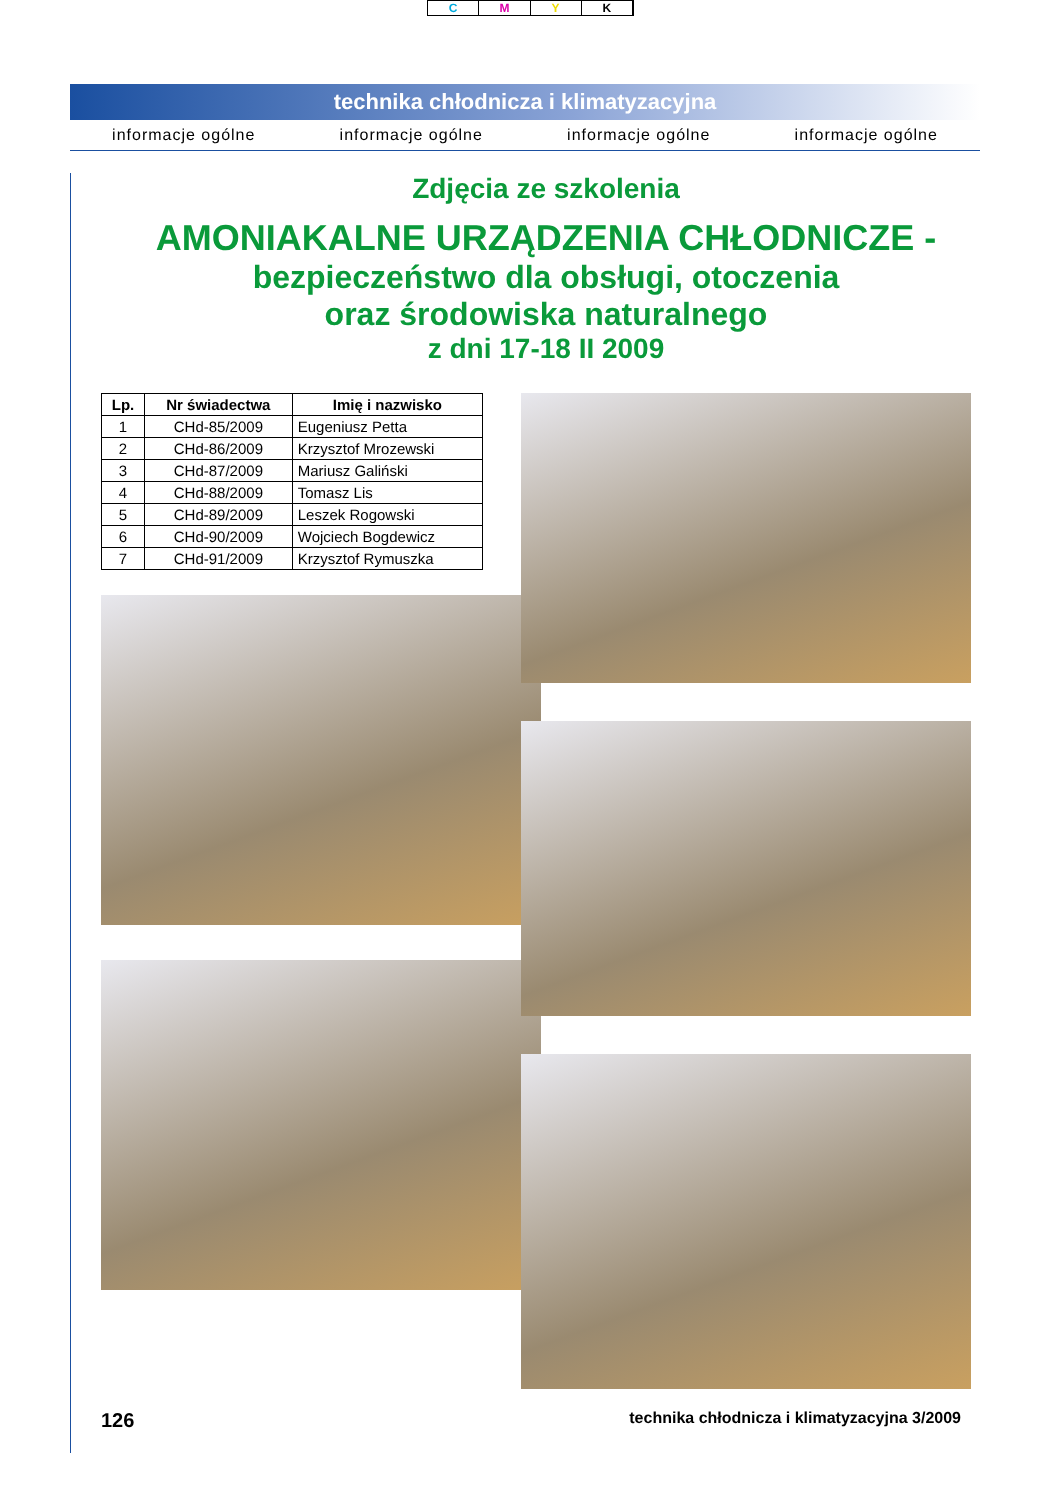CMYK
technika chłodnicza i klimatyzacyjna
informacje ogólne informacje ogólne informacje ogólne informacje ogólne
Zdjęcia ze szkolenia
AMONIAKALNE URZĄDZENIA CHŁODNICZE -
bezpieczeństwo dla obsługi, otoczenia
oraz środowiska naturalnego
z dni 17-18 II 2009
| Lp. | Nr świadectwa | Imię i nazwisko |
| --- | --- | --- |
| 1 | CHd-85/2009 | Eugeniusz Petta |
| 2 | CHd-86/2009 | Krzysztof Mrozewski |
| 3 | CHd-87/2009 | Mariusz Galiński |
| 4 | CHd-88/2009 | Tomasz Lis |
| 5 | CHd-89/2009 | Leszek Rogowski |
| 6 | CHd-90/2009 | Wojciech Bogdewicz |
| 7 | CHd-91/2009 | Krzysztof Rymuszka |
126 technika chłodnicza i klimatyzacyjna 3/2009